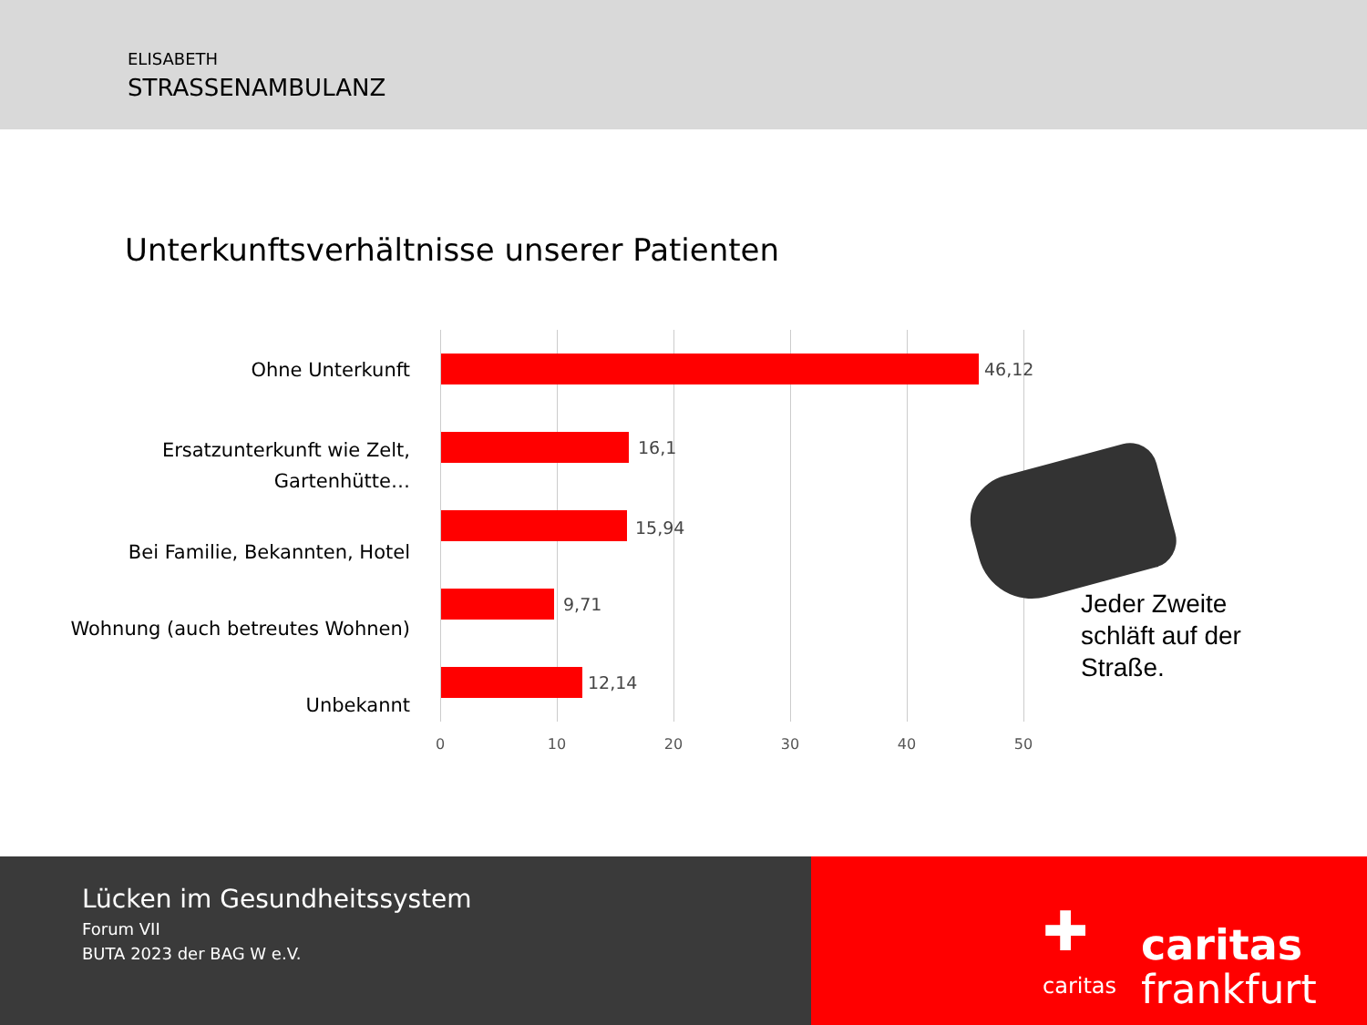ELISABETH
STRASSENAMBULANZ
Unterkunftsverhältnisse unserer Patienten
Ohne Unterkunft 46,12
Ersatzunterkunft wie Zelt, Gartenhütte…
16,1
Bei Familie, Bekannten, Hotel
15,94
Wohnung (auch betreutes Wohnen)
9,71
Unbekannt
12,14
0 10 20 30 40 50
Jeder Zweite
schläft auf der
Straße.
Lücken im Gesundheitssystem
Forum VII
BUTA 2023 der BAG W e.V.
✚
caritas
caritas
frankfurt